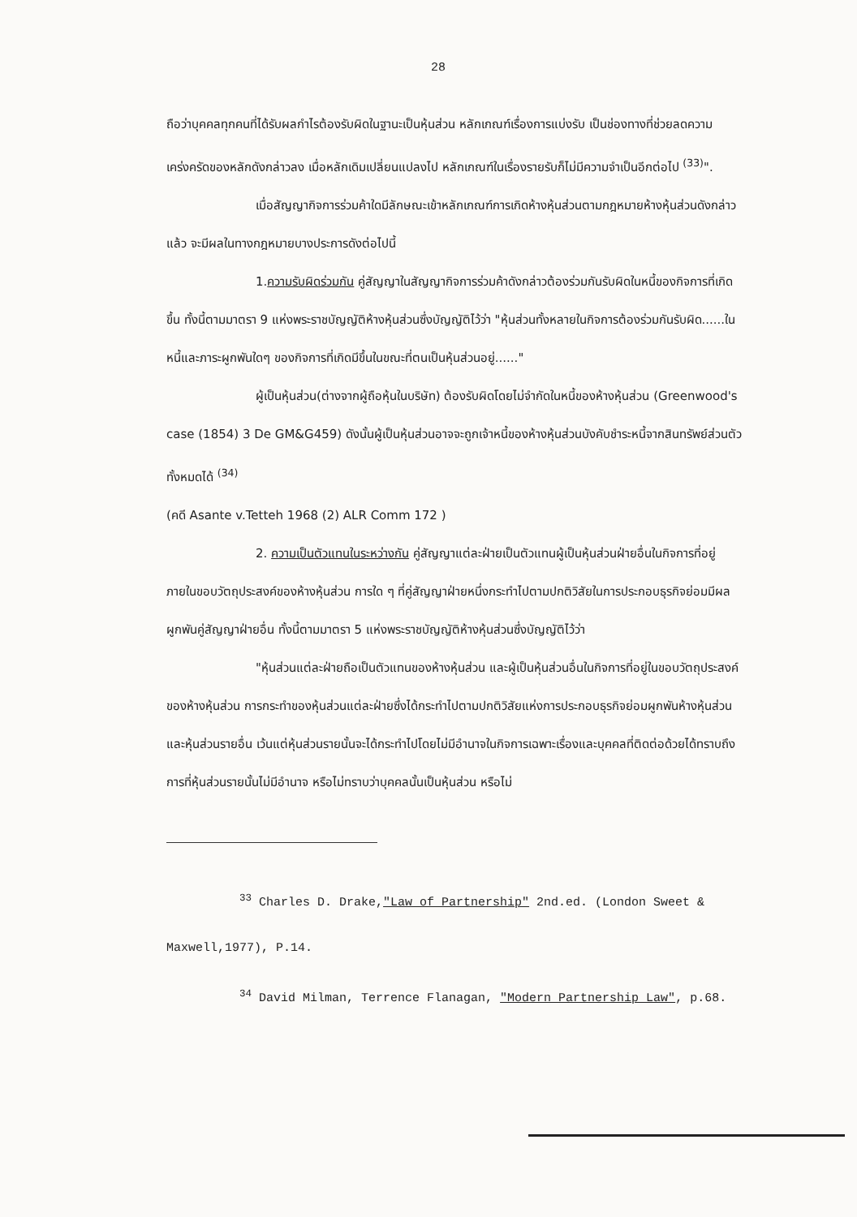28
ถือว่าบุคคลทุกคนที่ได้รับผลกำไรต้องรับผิดในฐานะเป็นหุ้นส่วน หลักเกณฑ์เรื่องการแบ่งรับ เป็นช่องทางที่ช่วยลดความเคร่งครัดของหลักดังกล่าวลง เมื่อหลักเดิมเปลี่ยนแปลงไป หลักเกณฑ์ในเรื่องรายรับก็ไม่มีความจำเป็นอีกต่อไป <sup>(33)</sup>".
เมื่อสัญญากิจการร่วมค้าใดมีลักษณะเข้าหลักเกณฑ์การเกิดห้างหุ้นส่วนตามกฎหมายห้างหุ้นส่วนดังกล่าวแล้ว จะมีผลในทางกฎหมายบางประการดังต่อไปนี้
1.ความรับผิดร่วมกัน คู่สัญญาในสัญญากิจการร่วมค้าดังกล่าวต้องร่วมกันรับผิดในหนี้ของกิจการที่เกิดขึ้น ทั้งนี้ตามมาตรา 9 แห่งพระราชบัญญัติห้างหุ้นส่วนซึ่งบัญญัติไว้ว่า "หุ้นส่วนทั้งหลายในกิจการต้องร่วมกันรับผิด......ในหนี้และภาระผูกพันใดๆ ของกิจการที่เกิดมีขึ้นในขณะที่ตนเป็นหุ้นส่วนอยู่......"
ผู้เป็นหุ้นส่วน(ต่างจากผู้ถือหุ้นในบริษัท) ต้องรับผิดโดยไม่จำกัดในหนี้ของห้างหุ้นส่วน (Greenwood's case (1854) 3 De GM&G459) ดังนั้นผู้เป็นหุ้นส่วนอาจจะถูกเจ้าหนี้ของห้างหุ้นส่วนบังคับชำระหนี้จากสินทรัพย์ส่วนตัวทั้งหมดได้ <sup>(34)</sup>
(คดี Asante v.Tetteh 1968 (2) ALR Comm 172 )
2. ความเป็นตัวแทนในระหว่างกัน คู่สัญญาแต่ละฝ่ายเป็นตัวแทนผู้เป็นหุ้นส่วนฝ่ายอื่นในกิจการที่อยู่ภายในขอบวัตถุประสงค์ของห้างหุ้นส่วน การใด ๆ ที่คู่สัญญาฝ่ายหนึ่งกระทำไปตามปกติวิสัยในการประกอบธุรกิจย่อมมีผลผูกพันคู่สัญญาฝ่ายอื่น ทั้งนี้ตามมาตรา 5 แห่งพระราชบัญญัติห้างหุ้นส่วนซึ่งบัญญัติไว้ว่า
"หุ้นส่วนแต่ละฝ่ายถือเป็นตัวแทนของห้างหุ้นส่วน และผู้เป็นหุ้นส่วนอื่นในกิจการที่อยู่ในขอบวัตถุประสงค์ของห้างหุ้นส่วน การกระทำของหุ้นส่วนแต่ละฝ่ายซึ่งได้กระทำไปตามปกติวิสัยแห่งการประกอบธุรกิจย่อมผูกพันห้างหุ้นส่วนและหุ้นส่วนรายอื่น เว้นแต่หุ้นส่วนรายนั้นจะได้กระทำไปโดยไม่มีอำนาจในกิจการเฉพาะเรื่องและบุคคลที่ติดต่อด้วยได้ทราบถึงการที่หุ้นส่วนรายนั้นไม่มีอำนาจ หรือไม่ทราบว่าบุคคลนั้นเป็นหุ้นส่วน หรือไม่
<sup>33</sup> Charles D. Drake,"Law of Partnership" 2nd.ed. (London Sweet & Maxwell,1977), P.14.
<sup>34</sup> David Milman, Terrence Flanagan, "Modern Partnership Law", p.68.